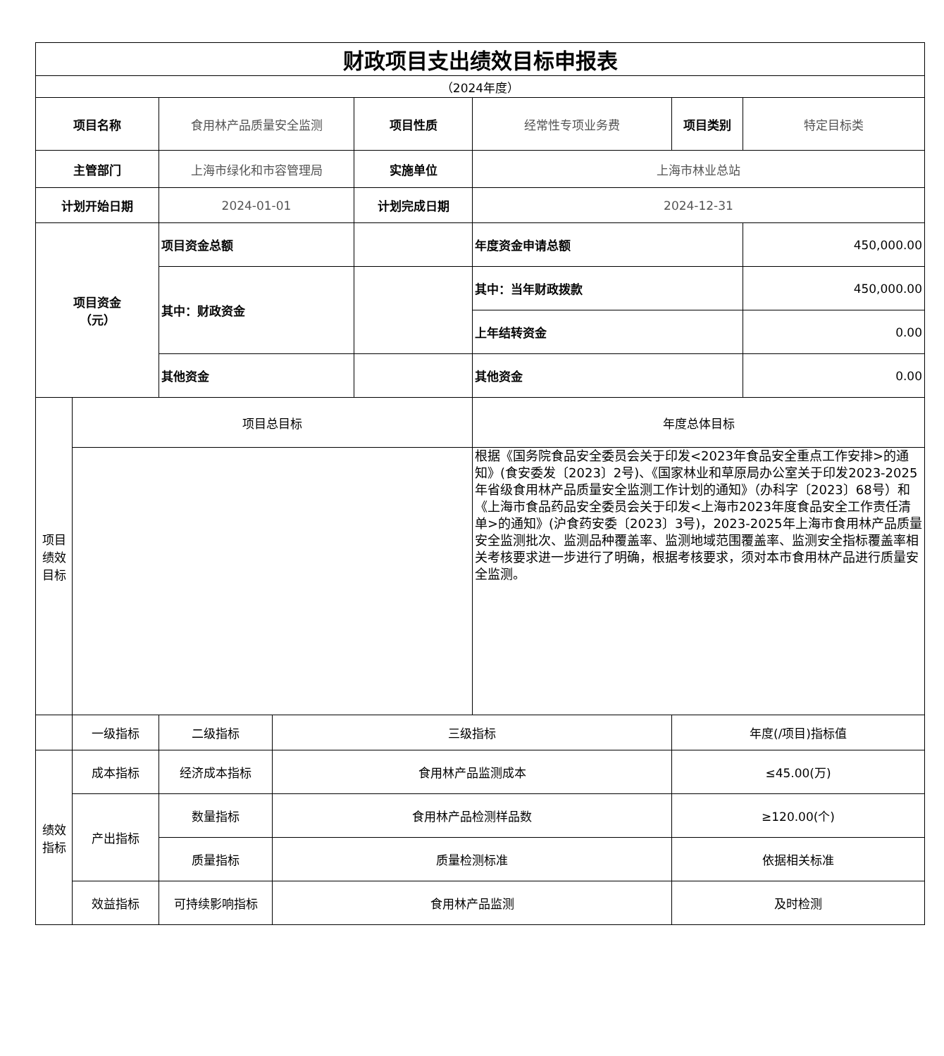| 财政项目支出绩效目标申报表 | | | | | | | |
| （2024年度） | | | | | | | |
| 项目名称 | | 食用林产品质量安全监测 | | 项目性质 | 经常性专项业务费 | 项目类别 | 特定目标类 |
| 主管部门 | | 上海市绿化和市容管理局 | | 实施单位 | 上海市林业总站 | | |
| 计划开始日期 | | 2024-01-01 | | 计划完成日期 | 2024-12-31 | | |
| 项目资金 （元） | | 项目资金总额 | | | 年度资金申请总额 | | 450,000.00 |
| | | 其中：财政资金 | | | 其中：当年财政拨款 | | 450,000.00 |
| | | | | | 上年结转资金 | | 0.00 |
| | | 其他资金 | | | 其他资金 | | 0.00 |
| 项目 绩效 目标 | 项目总目标 | | | | 年度总体目标 | | |
| | | | | | 根据《国务院食品安全委员会关于印发<2023年食品安全重点工作安排>的通知》(食安委发〔2023〕2号)、《国家林业和草原局办公室关于印发2023-2025年省级食用林产品质量安全监测工作计划的通知》（办科字〔2023〕68号）和《上海市食品药品安全委员会关于印发<上海市2023年度食品安全工作责任清单>的通知》(沪食药安委〔2023〕3号)，2023-2025年上海市食用林产品质量安全监测批次、监测品种覆盖率、监测地域范围覆盖率、监测安全指标覆盖率相关考核要求进一步进行了明确，根据考核要求，须对本市食用林产品进行质量安全监测。 | | |
| | 一级指标 | 二级指标 | 三级指标 | | | 年度(/项目)指标值 | |
| 绩效 指标 | 成本指标 | 经济成本指标 | 食用林产品监测成本 | | | ≤45.00(万) | |
| | 产出指标 | 数量指标 | 食用林产品检测样品数 | | | ≥120.00(个) | |
| | | 质量指标 | 质量检测标准 | | | 依据相关标准 | |
| | 效益指标 | 可持续影响指标 | 食用林产品监测 | | | 及时检测 | |